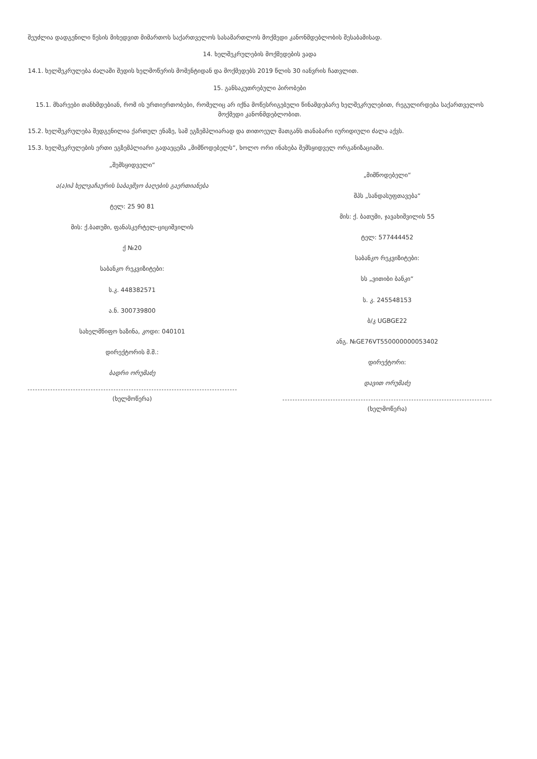შეუძლია დადგენილი წესის მიხედვით მიმართოს საქართველოს სასამართლოს მოქმედი კანონმდებლობის შესაბამისად.
14. ხელშეკრულების მოქმედების ვადა
14.1. ხელშეკრულება ძალაში შედის ხელმოწერის მომენტიდან და მოქმედებს 2019 წლის 30 იანვრის ჩათვლით.
15. განსაკუთრებული პირობები
15.1. მხარეები თანხმდებიან, რომ ის ურთიერთობები, რომელიც არ იქნა მოწესრიგებული წინამდებარე ხელშეკრულებით, რეგულირდება საქართველოს მოქმედი კანონმდებლობით.
15.2. ხელშეკრულება შედგენილია ქართულ ენაზე, სამ ეგზემპლიარად და თითოეულ მათგანს თანაბარი იურიდიული ძალა აქვს.
15.3. ხელშეკრულების ერთი ეგზემპლიარი გადაეცემა „მიმწოდებელს“, ხოლო ორი ინახება შემსყიდველ ორგანიზაციაში.
„შემსყიდველი“
ა(ა)იპ ხელვაჩაურის საბავშვო ბაღების გაერთიანება
ტელ: 25 90 81
მის: ქ.ბათუმი, ფანასკერტელ-ციციშვილის
ქ №20
საბანკო რეკვიზიტები:
ს.კ. 448382571
ა.ნ. 300739800
სახელმწიფო ხაზინა, კოდი: 040101
დირექტორის მ.შ.:
ბადრი ორუმაძე
(ხელმოწერა)
„მიმწოდებელი“
შპს „სანდასუფთავება“
მის: ქ. ბათუმი, ჯავახიშვილის 55
ტელ: 577444452
საბანკო რეკვიზიტები:
სს „ვითიბი ბანკი“
ს. კ. 245548153
ბ/კ UGBGE22
ანგ. №GE76VT550000000053402
დირექტორი:
დავით ორუმაძე
(ხელმოწერა)